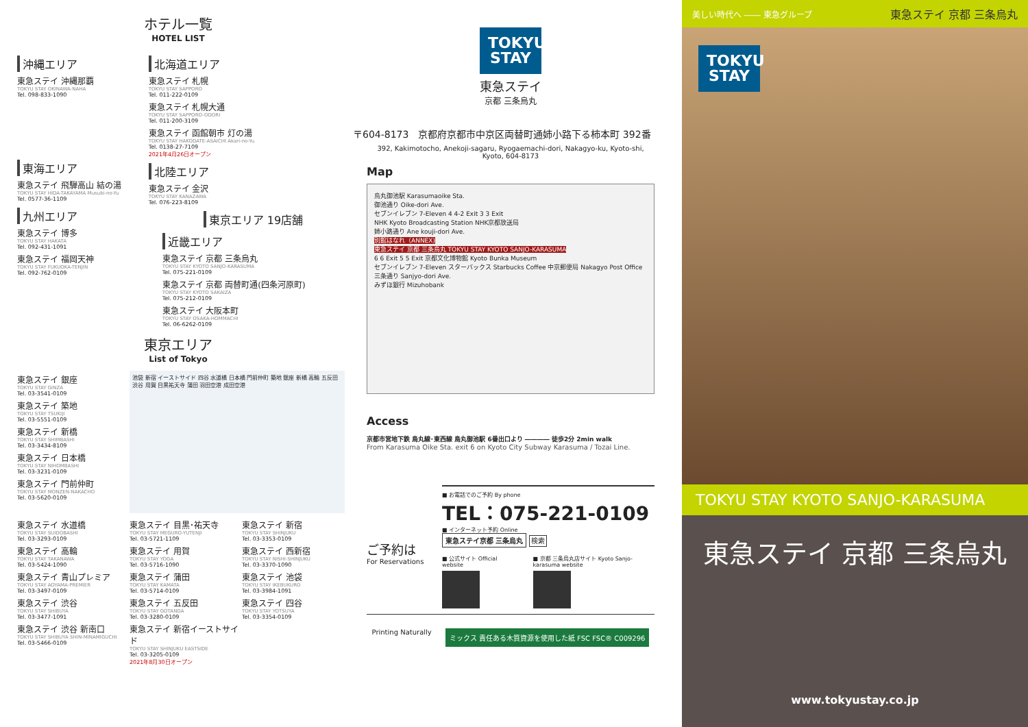ホテル一覧
HOTEL LIST
沖縄エリア
東急ステイ 沖縄那覇
TOKYU STAY OKINAWA-NAHA
Tel. 098-833-1090
東海エリア
東急ステイ 飛騨高山 結の湯
TOKYU STAY HIDA-TAKAYAMA Musubi-no-Yu
Tel. 0577-36-1109
九州エリア
東急ステイ 博多
TOKYU STAY HAKATA
Tel. 092-431-1091
東急ステイ 福岡天神
TOKYU STAY FUKUOKA-TENJIN
Tel. 092-762-0109
北海道エリア
東急ステイ 札幌
TOKYU STAY SAPPORO
Tel. 011-222-0109
東急ステイ 札幌大通
TOKYU STAY SAPPORO-ODORI
Tel. 011-200-3109
東急ステイ 函館朝市 灯の湯
TOKYU STAY HAKODATE-ASAICHI Akari-no-Yu
Tel. 0138-27-7109
2021年4月26日オープン
北陸エリア
東急ステイ 金沢
TOKYU STAY KANAZAWA
Tel. 076-223-8109
東京エリア 19店舗
近畿エリア
東急ステイ 京都 三条烏丸
TOKYU STAY KYOTO SANJO-KARASUMA
Tel. 075-221-0109
東急ステイ 京都 両替町通(四条河原町)
TOKYU STAY KYOTO SAKAIZA
Tel. 075-212-0109
東急ステイ 大阪本町
TOKYU STAY OSAKA-HOMMACHI
Tel. 06-6262-0109
東京エリア
List of Tokyo
東急ステイ 銀座
TOKYU STAY GINZA
Tel. 03-3541-0109
東急ステイ 築地
TOKYU STAY TSUKIJI
Tel. 03-5551-0109
東急ステイ 新橋
TOKYU STAY SHIMBASHI
Tel. 03-3434-8109
東急ステイ 日本橋
TOKYU STAY NIHOMBASHI
Tel. 03-3231-0109
東急ステイ 門前仲町
TOKYU STAY MONZEN-NAKACHO
Tel. 03-5620-0109
池袋 新宿 イーストサイド 四谷 水道橋 日本橋 門前仲町 築地 銀座 新橋 高輪 五反田 渋谷 用賀 目黒祐天寺 蒲田 羽田空港 成田空港
東急ステイ 水道橋
TOKYU STAY SUIDOBASHI
Tel. 03-3293-0109
東急ステイ 高輪
TOKYU STAY TAKANAWA
Tel. 03-5424-1090
東急ステイ 青山プレミア
TOKYU STAY AOYAMA-PREMIER
Tel. 03-3497-0109
東急ステイ 渋谷
TOKYU STAY SHIBUYA
Tel. 03-3477-1091
東急ステイ 渋谷 新南口
TOKYU STAY SHIBUYA SHIN-MINAMIGUCHI
Tel. 03-5466-0109
東急ステイ 目黒･祐天寺
TOKYU STAY MEGURO-YUTENJI
Tel. 03-5721-1109
東急ステイ 用賀
TOKYU STAY YOGA
Tel. 03-5716-1090
東急ステイ 蒲田
TOKYU STAY KAMATA
Tel. 03-5714-0109
東急ステイ 五反田
TOKYU STAY GOTANDA
Tel. 03-3280-0109
東急ステイ 新宿イーストサイド
TOKYU STAY SHINJUKU EASTSIDE
Tel. 03-3205-0109
2021年8月30日オープン
東急ステイ 新宿
TOKYU STAY SHINJUKU
Tel. 03-3353-0109
東急ステイ 西新宿
TOKYU STAY NISHI-SHINJUKU
Tel. 03-3370-1090
東急ステイ 池袋
TOKYU STAY IKEBUKURO
Tel. 03-3984-1091
東急ステイ 四谷
TOKYU STAY YOTSUYA
Tel. 03-3354-0109
TOKYU STAY
東急ステイ
京都 三条烏丸
〒604-8173　京都府京都市中京区両替町通姉小路下る柿本町 392番
392, Kakimotocho, Anekoji-sagaru, Ryogaemachi-dori, Nakagyo-ku, Kyoto-shi, Kyoto, 604-8173
Map
烏丸御池駅 Karasumaoike Sta.
御池通り Oike-dori Ave.
セブンイレブン 7-Eleven 4 4-2 Exit 3 3 Exit
NHK Kyoto Broadcasting Station NHK京都放送局
姉小路通り Ane kouji-dori Ave.
別館はなれ（ANNEX)
東急ステイ 京都 三条烏丸 TOKYU STAY KYOTO SANJO-KARASUMA
6 6 Exit 5 5 Exit 京都文化博物館 Kyoto Bunka Museum
セブンイレブン 7-Eleven スターバックス Starbucks Coffee 中京郵便局 Nakagyo Post Office 三条通り Sanjyo-dori Ave.
みずほ銀行 Mizuhobank
Access
京都市営地下鉄 烏丸線･東西線 烏丸御池駅 6番出口より ―――― 徒歩2分 2min walk
From Karasuma Oike Sta. exit 6 on Kyoto City Subway Karasuma / Tozai Line.
ご予約は
For Reservations
■ お電話でのご予約 By phone
TEL：075-221-0109
■ インターネット予約 Online
東急ステイ京都 三条烏丸
検索
■ 公式サイト Official website ■ 京都 三条烏丸店サイト Kyoto Sanjo-karasuma website
Printing Naturally
ミックス 責任ある木質資源を使用した紙 FSC FSC® C009296
美しい時代へ ―― 東急グループ 東急ステイ 京都 三条烏丸
TOKYU STAY
TOKYU STAY KYOTO SANJO-KARASUMA
東急ステイ 京都 三条烏丸
www.tokyustay.co.jp